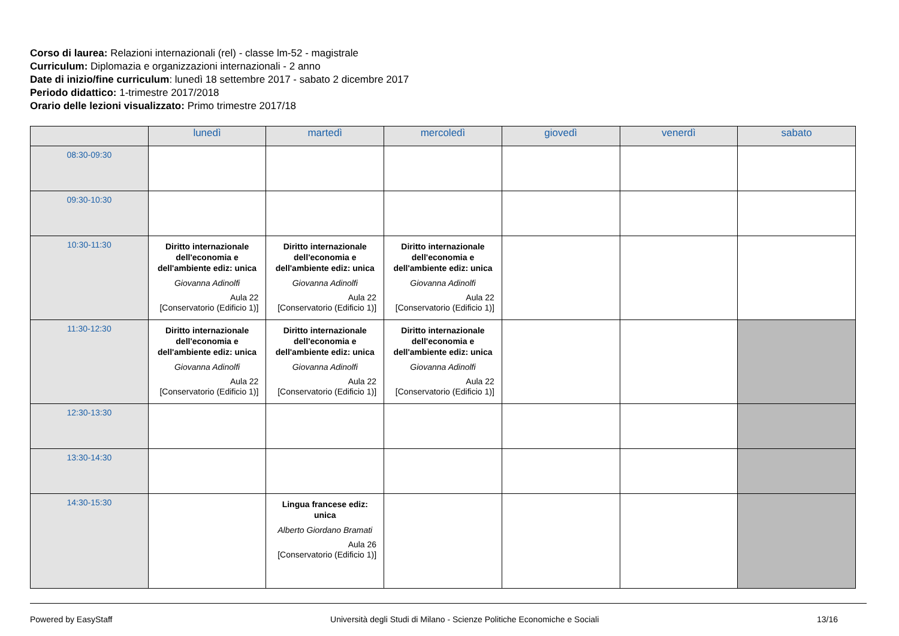Corso di laurea: Relazioni internazionali (rel) - classe lm-52 - magistrale
Curriculum: Diplomazia e organizzazioni internazionali - 2 anno
Date di inizio/fine curriculum: lunedì 18 settembre 2017 - sabato 2 dicembre 2017
Periodo didattico: 1-trimestre 2017/2018
Orario delle lezioni visualizzato: Primo trimestre 2017/18
| | lunedì | martedì | mercoledì | giovedì | venerdì | sabato |
| --- | --- | --- | --- | --- | --- | --- |
| 08:30-09:30 | | | | | | |
| 09:30-10:30 | | | | | | |
| 10:30-11:30 | Diritto internazionale dell'economia e dell'ambiente ediz: unica Giovanna Adinolfi Aula 22 [Conservatorio (Edificio 1)] | Diritto internazionale dell'economia e dell'ambiente ediz: unica Giovanna Adinolfi Aula 22 [Conservatorio (Edificio 1)] | Diritto internazionale dell'economia e dell'ambiente ediz: unica Giovanna Adinolfi Aula 22 [Conservatorio (Edificio 1)] | | | |
| 11:30-12:30 | Diritto internazionale dell'economia e dell'ambiente ediz: unica Giovanna Adinolfi Aula 22 [Conservatorio (Edificio 1)] | Diritto internazionale dell'economia e dell'ambiente ediz: unica Giovanna Adinolfi Aula 22 [Conservatorio (Edificio 1)] | Diritto internazionale dell'economia e dell'ambiente ediz: unica Giovanna Adinolfi Aula 22 [Conservatorio (Edificio 1)] | | | |
| 12:30-13:30 | | | | | | |
| 13:30-14:30 | | | | | | |
| 14:30-15:30 | | Lingua francese ediz: unica Alberto Giordano Bramati Aula 26 [Conservatorio (Edificio 1)] | | | | |
Powered by EasyStaff Università degli Studi di Milano - Scienze Politiche Economiche e Sociali 13/16